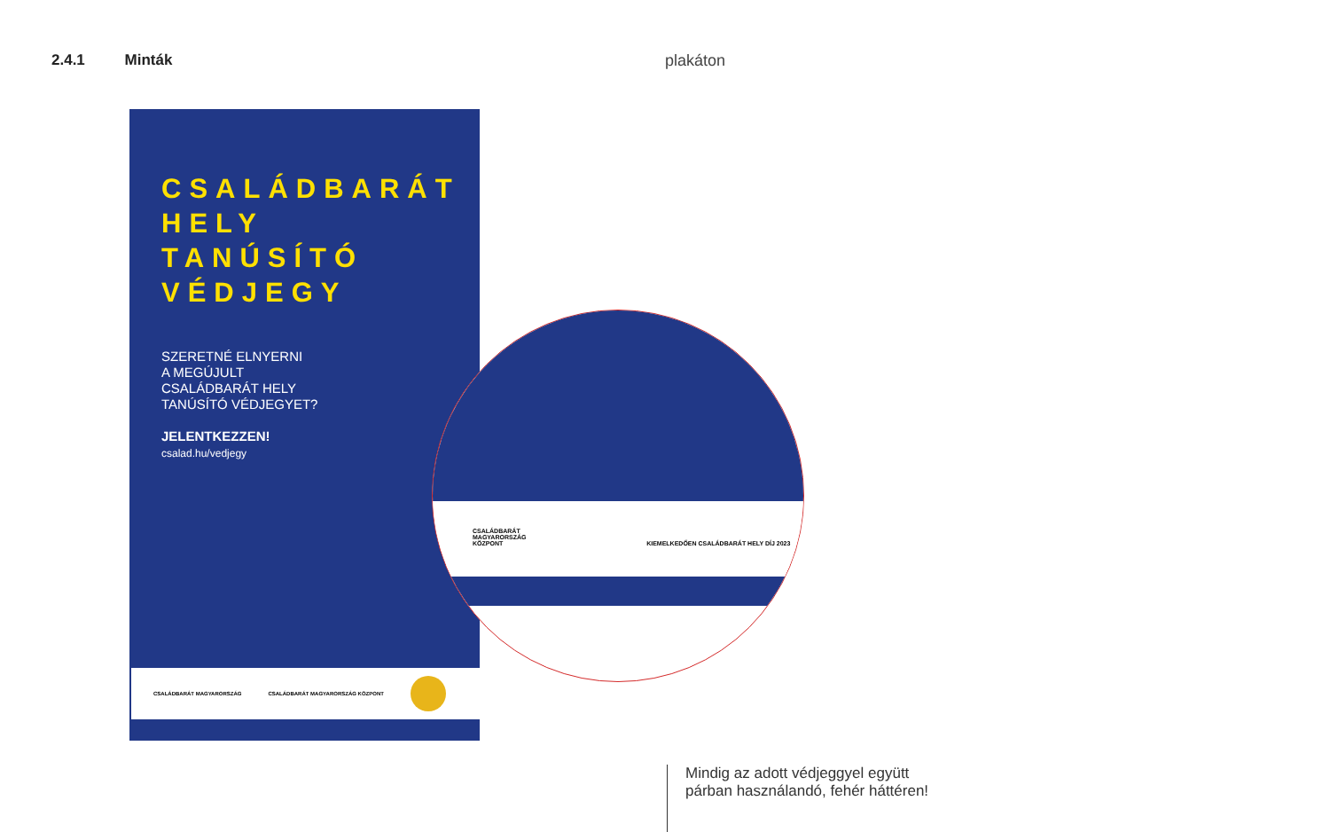2.4.1 Minták plakáton
CSALÁDBARÁT
HELY
TANÚSÍTÓ
VÉDJEGY
SZERETNÉ ELNYERNI
A MEGÚJULT
CSALÁDBARÁT HELY
TANÚSÍTÓ VÉDJEGYET?
JELENTKEZZEN!
csalad.hu/vedjegy
CSALÁDBARÁT MAGYARORSZÁG CSALÁDBARÁT MAGYARORSZÁG KÖZPONT
CSALÁDBARÁT
MAGYARORSZÁG
KÖZPONT KIEMELKEDŐEN CSALÁDBARÁT HELY DÍJ 2023
Mindig az adott védjeggyel együtt
párban használandó, fehér háttéren!